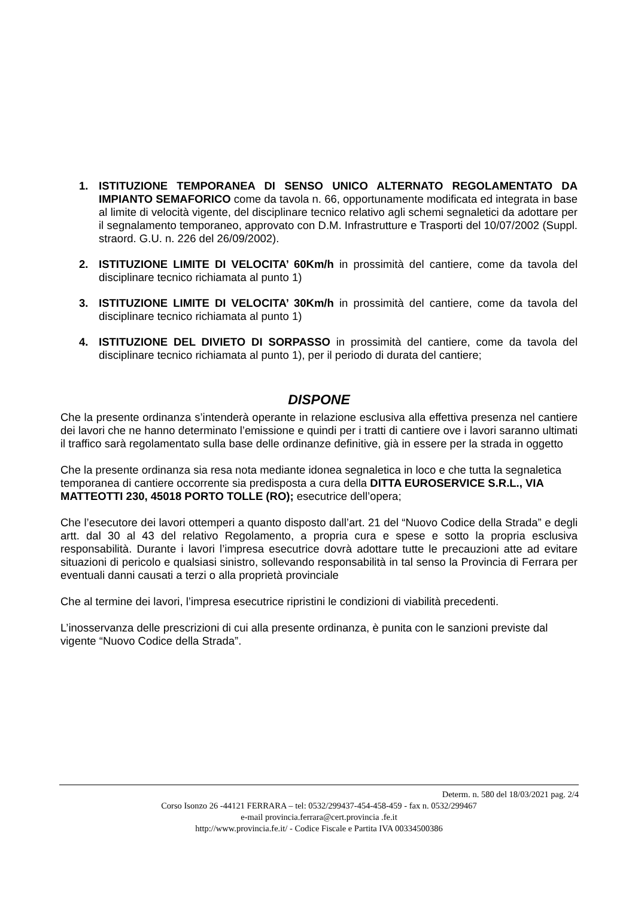1. ISTITUZIONE TEMPORANEA DI SENSO UNICO ALTERNATO REGOLAMENTATO DA IMPIANTO SEMAFORICO come da tavola n. 66, opportunamente modificata ed integrata in base al limite di velocità vigente, del disciplinare tecnico relativo agli schemi segnaletici da adottare per il segnalamento temporaneo, approvato con D.M. Infrastrutture e Trasporti del 10/07/2002 (Suppl. straord. G.U. n. 226 del 26/09/2002).
2. ISTITUZIONE LIMITE DI VELOCITA’ 60Km/h in prossimità del cantiere, come da tavola del disciplinare tecnico richiamata al punto 1)
3. ISTITUZIONE LIMITE DI VELOCITA’ 30Km/h in prossimità del cantiere, come da tavola del disciplinare tecnico richiamata al punto 1)
4. ISTITUZIONE DEL DIVIETO DI SORPASSO in prossimità del cantiere, come da tavola del disciplinare tecnico richiamata al punto 1), per il periodo di durata del cantiere;
DISPONE
Che la presente ordinanza s’intenderà operante in relazione esclusiva alla effettiva presenza nel cantiere dei lavori che ne hanno determinato l’emissione e quindi per i tratti di cantiere ove i lavori saranno ultimati il traffico sarà regolamentato sulla base delle ordinanze definitive, già in essere per la strada in oggetto
Che la presente ordinanza sia resa nota mediante idonea segnaletica in loco e che tutta la segnaletica temporanea di cantiere occorrente sia predisposta a cura della DITTA EUROSERVICE S.R.L., VIA MATTEOTTI 230, 45018 PORTO TOLLE (RO); esecutrice dell’opera;
Che l’esecutore dei lavori ottemperi a quanto disposto dall’art. 21 del “Nuovo Codice della Strada” e degli artt. dal 30 al 43 del relativo Regolamento, a propria cura e spese e sotto la propria esclusiva responsabilità. Durante i lavori l’impresa esecutrice dovrà adottare tutte le precauzioni atte ad evitare situazioni di pericolo e qualsiasi sinistro, sollevando responsabilità in tal senso la Provincia di Ferrara per eventuali danni causati a terzi o alla proprietà provinciale
Che al termine dei lavori, l’impresa esecutrice ripristini le condizioni di viabilità precedenti.
L’inosservanza delle prescrizioni di cui alla presente ordinanza, è punita con le sanzioni previste dal vigente “Nuovo Codice della Strada”.
Determ. n. 580 del 18/03/2021 pag. 2/4
Corso Isonzo 26 -44121 FERRARA – tel: 0532/299437-454-458-459 - fax n. 0532/299467
e-mail provincia.ferrara@cert.provincia .fe.it
http://www.provincia.fe.it/ - Codice Fiscale e Partita IVA 00334500386